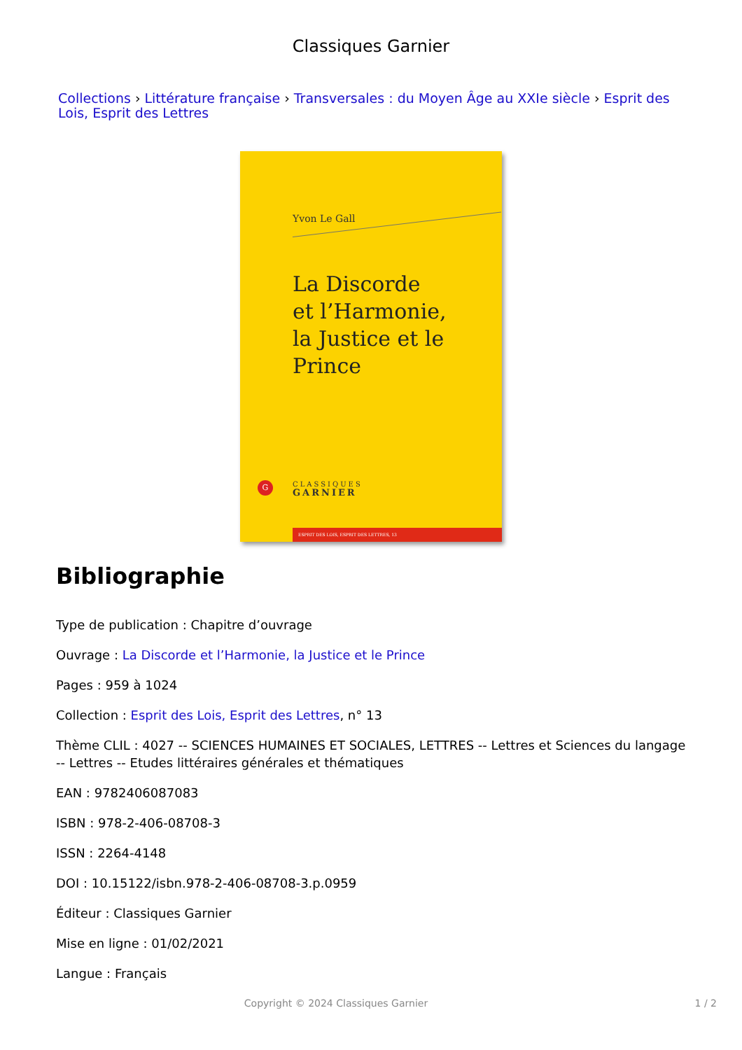Classiques Garnier
Collections › Littérature française › Transversales : du Moyen Âge au XXIe siècle › Esprit des Lois, Esprit des Lettres
Yvon Le Gall
La Discorde
et l’Harmonie,
la Justice et le Prince
G
CLASSIQUES
GARNIER
ESPRIT DES LOIS, ESPRIT DES LETTRES, 13
Bibliographie
Type de publication : Chapitre d’ouvrage
Ouvrage : La Discorde et l’Harmonie, la Justice et le Prince
Pages : 959 à 1024
Collection : Esprit des Lois, Esprit des Lettres, n° 13
Thème CLIL : 4027 -- SCIENCES HUMAINES ET SOCIALES, LETTRES -- Lettres et Sciences du langage -- Lettres -- Etudes littéraires générales et thématiques
EAN : 9782406087083
ISBN : 978-2-406-08708-3
ISSN : 2264-4148
DOI : 10.15122/isbn.978-2-406-08708-3.p.0959
Éditeur : Classiques Garnier
Mise en ligne : 01/02/2021
Langue : Français
Copyright © 2024 Classiques Garnier 1 / 2